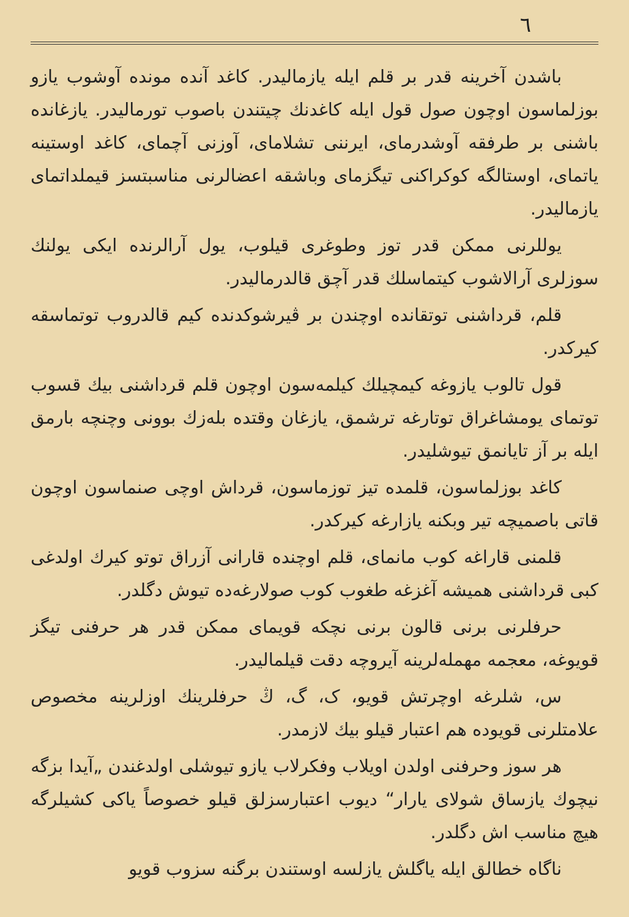٦
باشدن آخرینه قدر بر قلم ایله یازمالیدر. کاغد آنده مونده آوشوب یازو بوزلماسون اوچون صول قول ایله کاغدنك چیتندن باصوب تورمالیدر. یازغانده باشنی بر طرفقه آوشدرمای، ایرننی تشلامای، آوزنی آچمای، کاغد اوستینه یاتمای، اوستالگه کوکراکنی تیگزمای وباشقه اعضالرنی مناسبتسز قیملداتمای یازمالیدر.
يوللرنی ممکن قدر توز وطوغری قیلوب، یول آرالرنده ایکی یولنك سوزلری آرالاشوب کیتماسلك قدر آچق قالدرمالیدر.
قلم، قرداشنی توتقانده اوچندن بر ڤیرشوکدنده کیم قالدروب توتماسقه کیرکدر.
قول تالوب یازوغه کیمچیلك کیلمەسون اوچون قلم قرداشنی بیك قسوب توتمای یومشاغراق توتارغه ترشمق، یازغان وقتده بلەزك بوونی وچنچه بارمق ایله بر آز تایانمق تیوشلیدر.
کاغد بوزلماسون، قلمده تیز توزماسون، قرداش اوچی صنماسون اوچون قاتی باصمیچه تیر وبکنه یازارغه کیرکدر.
قلمنی قاراغه کوب مانمای، قلم اوچنده قارانی آزراق توتو کیرك اولدغی کبی قرداشنی همیشه آغزغه طغوب کوب صولارغەده تیوش دگلدر.
حرفلرنی برنی قالون برنی نچکه قویمای ممکن قدر هر حرفنی تیگز قویوغه، معجمه مهملەلرینه آیروچه دقت قیلمالیدر.
س، شلرغه اوچرتش قویو، ک، گ، ڭ حرفلرینك اوزلرینه مخصوص علامتلرنی قویودە هم اعتبار قیلو بیك لازمدر.
هر سوز وحرفنی اولدن اویلاب وفکرلاب یازو تیوشلی اولدغندن „آیدا بزگه نیچوك یازساق شولای یارار“ دیوب اعتبارسزلق قیلو خصوصاً یاکی کشیلرگه هیچ مناسب اش دگلدر.
ناگاه خطالق ایله یاگلش یازلسه اوستندن برگنه سزوب قویو